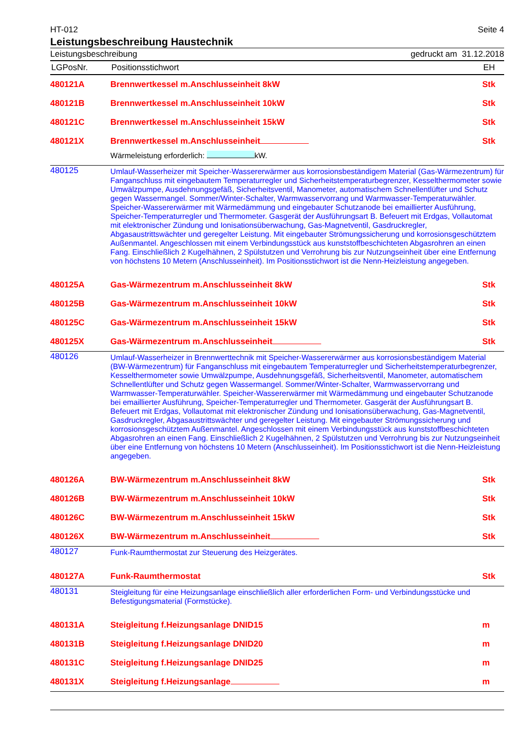HT-012 Seite 4
Leistungsbeschreibung Haustechnik
Leistungsbeschreibung gedruckt am 31.12.2018
| LGPosNr. | Positionsstichwort | EH |
| --- | --- | --- |
| 480121A | Brennwertkessel m.Anschlusseinheit 8kW | Stk |
| 480121B | Brennwertkessel m.Anschlusseinheit 10kW | Stk |
| 480121C | Brennwertkessel m.Anschlusseinheit 15kW | Stk |
| 480121X | Brennwertkessel m.Anschlusseinheit | Stk |
| | Wärmeleistung erforderlich: kW. | |
| 480125 | Umlauf-Wasserheizer mit Speicher-Wassererwärmer aus korrosionsbeständigem Material (Gas-Wärmezentrum) für Fanganschluss mit eingebautem Temperaturregler und Sicherheitstemperaturbegrenzer, Kesselthermometer sowie Umwälzpumpe, Ausdehnungsgefäß, Sicherheitsventil, Manometer, automatischem Schnellentlüfter und Schutz gegen Wassermangel. Sommer/Winter-Schalter, Warmwasservorrang und Warmwasser-Temperaturwähler. Speicher-Wassererwärmer mit Wärmedämmung und eingebauter Schutzanode bei emaillierter Ausführung, Speicher-Temperaturregler und Thermometer. Gasgerät der Ausführungsart B. Befeuert mit Erdgas, Vollautomat mit elektronischer Zündung und Ionisationsüberwachung, Gas-Magnetventil, Gasdruckregler, Abgasaustrittswächter und geregelter Leistung. Mit eingebauter Strömungssicherung und korrosionsgeschütztem Außenmantel. Angeschlossen mit einem Verbindungsstück aus kunststoffbeschichteten Abgasrohren an einen Fang. Einschließlich 2 Kugelhähnen, 2 Spülstutzen und Verrohrung bis zur Nutzungseinheit über eine Entfernung von höchstens 10 Metern (Anschlusseinheit). Im Positionsstichwort ist die Nenn-Heizleistung angegeben. | |
| 480125A | Gas-Wärmezentrum m.Anschlusseinheit 8kW | Stk |
| 480125B | Gas-Wärmezentrum m.Anschlusseinheit 10kW | Stk |
| 480125C | Gas-Wärmezentrum m.Anschlusseinheit 15kW | Stk |
| 480125X | Gas-Wärmezentrum m.Anschlusseinheit | Stk |
| 480126 | Umlauf-Wasserheizer in Brennwerttechnik mit Speicher-Wassererwärmer aus korrosionsbeständigem Material (BW-Wärmezentrum) für Fanganschluss mit eingebautem Temperaturregler und Sicherheitstemperaturbegrenzer, Kesselthermometer sowie Umwälzpumpe, Ausdehnungsgefäß, Sicherheitsventil, Manometer, automatischem Schnellentlüfter und Schutz gegen Wassermangel. Sommer/Winter-Schalter, Warmwasservorrang und Warmwasser-Temperaturwähler. Speicher-Wassererwärmer mit Wärmedämmung und eingebauter Schutzanode bei emaillierter Ausführung, Speicher-Temperaturregler und Thermometer. Gasgerät der Ausführungsart B. Befeuert mit Erdgas, Vollautomat mit elektronischer Zündung und Ionisationsüberwachung, Gas-Magnetventil, Gasdruckregler, Abgasaustrittswächter und geregelter Leistung. Mit eingebauter Strömungssicherung und korrosionsgeschütztem Außenmantel. Angeschlossen mit einem Verbindungsstück aus kunststoffbeschichteten Abgasrohren an einen Fang. Einschließlich 2 Kugelhähnen, 2 Spülstutzen und Verrohrung bis zur Nutzungseinheit über eine Entfernung von höchstens 10 Metern (Anschlusseinheit). Im Positionsstichwort ist die Nenn-Heizleistung angegeben. | |
| 480126A | BW-Wärmezentrum m.Anschlusseinheit 8kW | Stk |
| 480126B | BW-Wärmezentrum m.Anschlusseinheit 10kW | Stk |
| 480126C | BW-Wärmezentrum m.Anschlusseinheit 15kW | Stk |
| 480126X | BW-Wärmezentrum m.Anschlusseinheit | Stk |
| 480127 | Funk-Raumthermostat zur Steuerung des Heizgerätes. | |
| 480127A | Funk-Raumthermostat | Stk |
| 480131 | Steigleitung für eine Heizungsanlage einschließlich aller erforderlichen Form- und Verbindungsstücke und Befestigungsmaterial (Formstücke). | |
| 480131A | Steigleitung f.Heizungsanlage DNID15 | m |
| 480131B | Steigleitung f.Heizungsanlage DNID20 | m |
| 480131C | Steigleitung f.Heizungsanlage DNID25 | m |
| 480131X | Steigleitung f.Heizungsanlage | m |